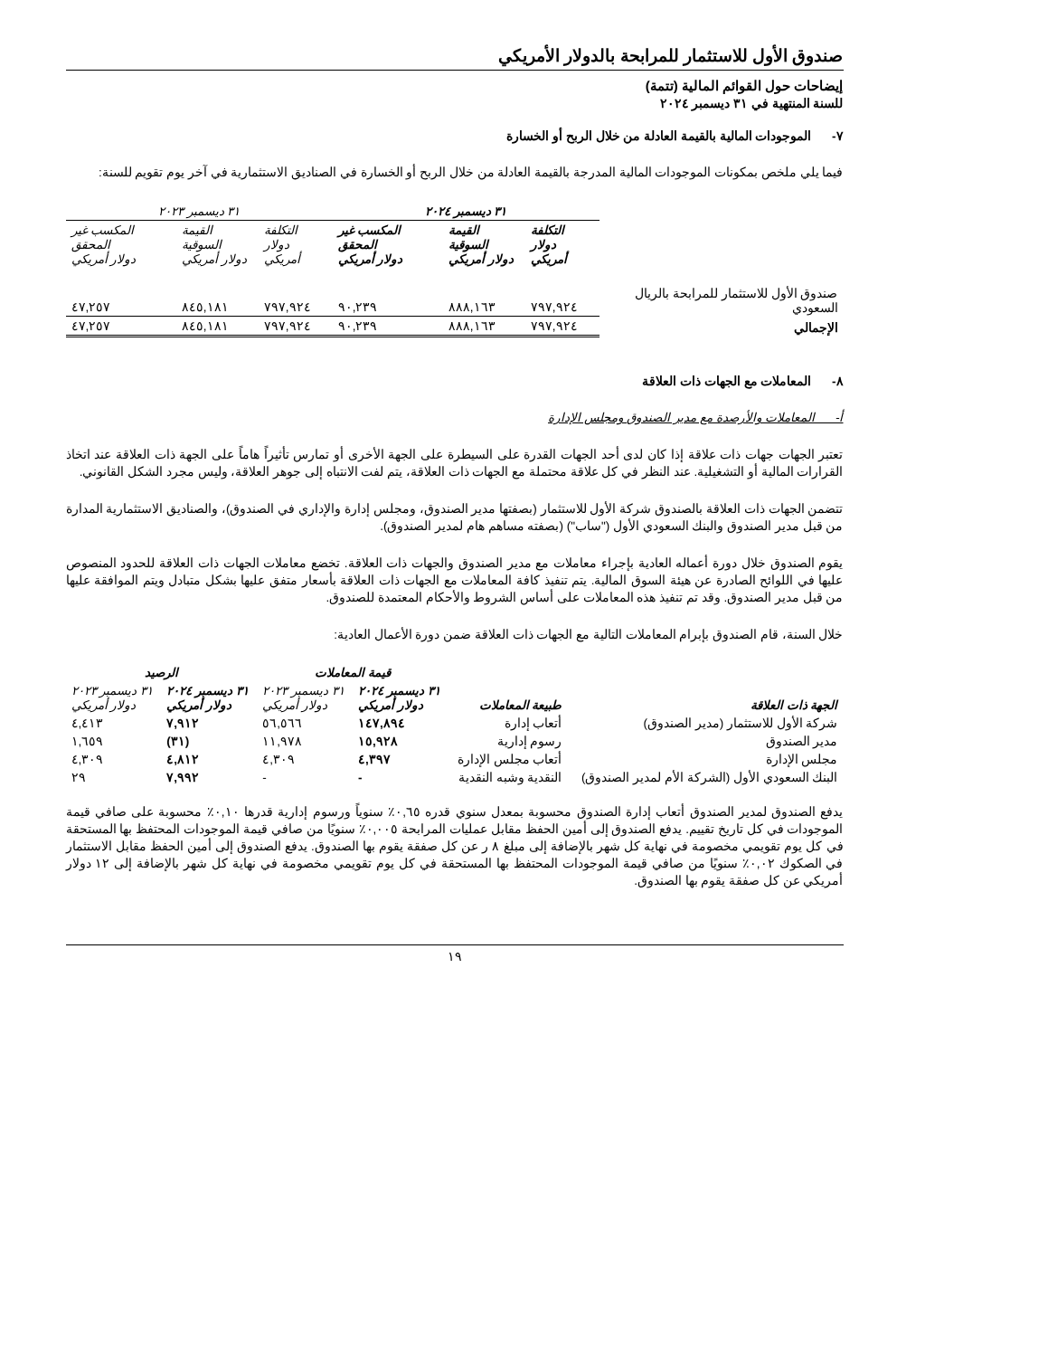صندوق الأول للاستثمار للمرابحة بالدولار الأمريكي
إيضاحات حول القوائم المالية (تتمة)
للسنة المنتهية في ٣١ ديسمبر ٢٠٢٤
٧- الموجودات المالية بالقيمة العادلة من خلال الربح أو الخسارة
فيما يلي ملخص بمكونات الموجودات المالية المدرجة بالقيمة العادلة من خلال الربح أو الخسارة في الصناديق الاستثمارية في آخر يوم تقويم للسنة:
| | ٣١ ديسمبر ٢٠٢٤ | | | ٣١ ديسمبر ٢٠٢٣ | | |
| | التكلفة دولار أمريكي | القيمة السوقية دولار أمريكي | المكسب غير المحقق دولار أمريكي | التكلفة دولار أمريكي | القيمة السوقية دولار أمريكي | المكسب غير المحقق دولار أمريكي |
| صندوق الأول للاستثمار للمرابحة بالريال السعودي | ٧٩٧,٩٢٤ | ٨٨٨,١٦٣ | ٩٠,٢٣٩ | ٧٩٧,٩٢٤ | ٨٤٥,١٨١ | ٤٧,٢٥٧ |
| الإجمالي | ٧٩٧,٩٢٤ | ٨٨٨,١٦٣ | ٩٠,٢٣٩ | ٧٩٧,٩٢٤ | ٨٤٥,١٨١ | ٤٧,٢٥٧ |
٨- المعاملات مع الجهات ذات العلاقة
أ- المعاملات والأرصدة مع مدير الصندوق ومجلس الإدارة
تعتبر الجهات جهات ذات علاقة إذا كان لدى أحد الجهات القدرة على السيطرة على الجهة الأخرى أو تمارس تأثيراً هاماً على الجهة ذات العلاقة عند اتخاذ القرارات المالية أو التشغيلية. عند النظر في كل علاقة محتملة مع الجهات ذات العلاقة، يتم لفت الانتباه إلى جوهر العلاقة، وليس مجرد الشكل القانوني.
تتضمن الجهات ذات العلاقة بالصندوق شركة الأول للاستثمار (بصفتها مدير الصندوق، ومجلس إدارة والإداري في الصندوق)، والصناديق الاستثمارية المدارة من قبل مدير الصندوق والبنك السعودي الأول ("ساب") (بصفته مساهم هام لمدير الصندوق).
يقوم الصندوق خلال دورة أعماله العادية بإجراء معاملات مع مدير الصندوق والجهات ذات العلاقة. تخضع معاملات الجهات ذات العلاقة للحدود المنصوص عليها في اللوائح الصادرة عن هيئة السوق المالية. يتم تنفيذ كافة المعاملات مع الجهات ذات العلاقة بأسعار متفق عليها بشكل متبادل ويتم الموافقة عليها من قبل مدير الصندوق. وقد تم تنفيذ هذه المعاملات على أساس الشروط والأحكام المعتمدة للصندوق.
خلال السنة، قام الصندوق بإبرام المعاملات التالية مع الجهات ذات العلاقة ضمن دورة الأعمال العادية:
| | | قيمة المعاملات | | الرصيد | |
| الجهة ذات العلاقة | طبيعة المعاملات | ٣١ ديسمبر ٢٠٢٤ دولار أمريكي | ٣١ ديسمبر ٢٠٢٣ دولار أمريكي | ٣١ ديسمبر ٢٠٢٤ دولار أمريكي | ٣١ ديسمبر ٢٠٢٣ دولار أمريكي |
| شركة الأول للاستثمار (مدير الصندوق) | أتعاب إدارة | ١٤٧,٨٩٤ | ٥٦,٥٦٦ | ٧,٩١٢ | ٤,٤١٣ |
| مدير الصندوق | رسوم إدارية | ١٥,٩٢٨ | ١١,٩٧٨ | (٣١) | ١,٦٥٩ |
| مجلس الإدارة | أتعاب مجلس الإدارة | ٤,٣٩٧ | ٤,٣٠٩ | ٤,٨١٢ | ٤,٣٠٩ |
| البنك السعودي الأول (الشركة الأم لمدير الصندوق) | النقدية وشبه النقدية | - | - | ٧,٩٩٢ | ٢٩ |
يدفع الصندوق لمدير الصندوق أتعاب إدارة الصندوق محسوبة بمعدل سنوي قدره ٠,٦٥٪ سنوياً ورسوم إدارية قدرها ٠,١٠٪ محسوبة على صافي قيمة الموجودات في كل تاريخ تقييم. يدفع الصندوق إلى أمين الحفظ مقابل عمليات المرابحة ٠,٠٠٥٪ سنويًا من صافي قيمة الموجودات المحتفظ بها المستحقة في كل يوم تقويمي مخصومة في نهاية كل شهر بالإضافة إلى مبلغ ٨ ر عن كل صفقة يقوم بها الصندوق. يدفع الصندوق إلى أمين الحفظ مقابل الاستثمار في الصكوك ٠,٠٢٪ سنويًا من صافي قيمة الموجودات المحتفظ بها المستحقة في كل يوم تقويمي مخصومة في نهاية كل شهر بالإضافة إلى ١٢ دولار أمريكي عن كل صفقة يقوم بها الصندوق.
١٩